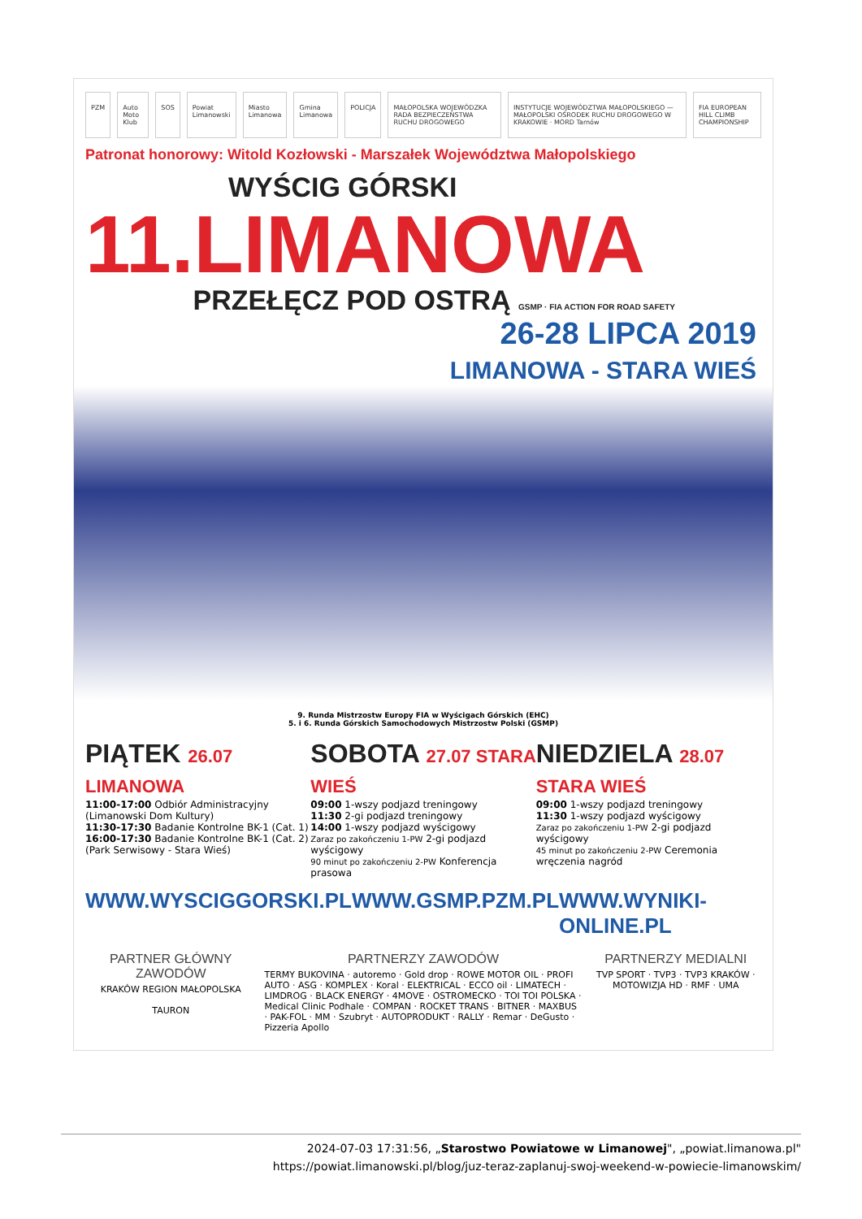PZM Auto Moto Klub SOS Powiat Limanowski Miasto Limanowa Gmina Limanowa POLICJA MAŁOPOLSKA WOJEWÓDZKA RADA BEZPIECZEŃSTWA RUCHU DROGOWEGO INSTYTUCJE WOJEWÓDZTWA MAŁOPOLSKIEGO — MAŁOPOLSKI OŚRODEK RUCHU DROGOWEGO W KRAKOWIE · MORD Tarnów FIA EUROPEAN HILL CLIMB CHAMPIONSHIP
Patronat honorowy: Witold Kozłowski - Marszałek Województwa Małopolskiego
WYŚCIG GÓRSKI
11.LIMANOWA
PRZEŁĘCZ POD OSTRĄ GSMP · FIA ACTION FOR ROAD SAFETY
26-28 LIPCA 2019
LIMANOWA - STARA WIEŚ
9. Runda Mistrzostw Europy FIA w Wyścigach Górskich (EHC)
5. i 6. Runda Górskich Samochodowych Mistrzostw Polski (GSMP)
PIĄTEK 26.07 LIMANOWA
11:00-17:00 Odbiór Administracyjny
(Limanowski Dom Kultury)
11:30-17:30 Badanie Kontrolne BK-1 (Cat. 1)
16:00-17:30 Badanie Kontrolne BK-1 (Cat. 2)
(Park Serwisowy - Stara Wieś)
SOBOTA 27.07 STARA WIEŚ
09:00 1-wszy podjazd treningowy
11:30 2-gi podjazd treningowy
14:00 1-wszy podjazd wyścigowy
Zaraz po zakończeniu 1-PW 2-gi podjazd wyścigowy
90 minut po zakończeniu 2-PW Konferencja prasowa
NIEDZIELA 28.07 STARA WIEŚ
09:00 1-wszy podjazd treningowy
11:30 1-wszy podjazd wyścigowy
Zaraz po zakończeniu 1-PW 2-gi podjazd wyścigowy
45 minut po zakończeniu 2-PW Ceremonia wręczenia nagród
WWW.WYSCIGGORSKI.PL WWW.GSMP.PZM.PL WWW.WYNIKI-ONLINE.PL
PARTNER GŁÓWNY ZAWODÓW
KRAKÓW REGION MAŁOPOLSKA
TAURON
PARTNERZY ZAWODÓW
TERMY BUKOVINA · autoremo · Gold drop · ROWE MOTOR OIL · PROFI AUTO · ASG · KOMPLEX · Koral · ELEKTRICAL · ECCO oil · LIMATECH · LIMDROG · BLACK ENERGY · 4MOVE · OSTROMECKO · TOI TOI POLSKA · Medical Clinic Podhale · COMPAN · ROCKET TRANS · BITNER · MAXBUS · PAK-FOL · MM · Szubryt · AUTOPRODUKT · RALLY · Remar · DeGusto · Pizzeria Apollo
PARTNERZY MEDIALNI
TVP SPORT · TVP3 · TVP3 KRAKÓW · MOTOWIZJA HD · RMF · UMA
2024-07-03 17:31:56, „Starostwo Powiatowe w Limanowej", „powiat.limanowa.pl"
https://powiat.limanowski.pl/blog/juz-teraz-zaplanuj-swoj-weekend-w-powiecie-limanowskim/